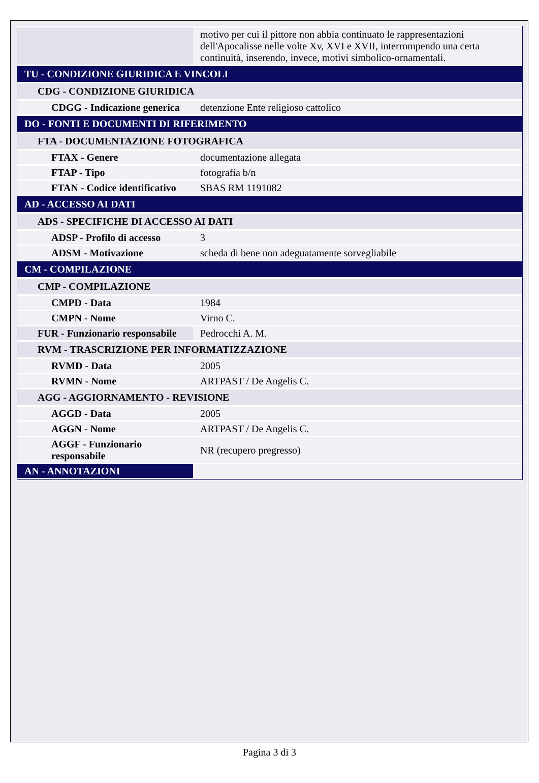| | motivo per cui il pittore non abbia continuato le rappresentazioni dell'Apocalisse nelle volte Xv, XVI e XVII, interrompendo una certa continuità, inserendo, invece, motivi simbolico-ornamentali. |
| TU - CONDIZIONE GIURIDICA E VINCOLI | |
| CDG - CONDIZIONE GIURIDICA | |
| CDGG - Indicazione generica | detenzione Ente religioso cattolico |
| DO - FONTI E DOCUMENTI DI RIFERIMENTO | |
| FTA - DOCUMENTAZIONE FOTOGRAFICA | |
| FTAX - Genere | documentazione allegata |
| FTAP - Tipo | fotografia b/n |
| FTAN - Codice identificativo | SBAS RM 1191082 |
| AD - ACCESSO AI DATI | |
| ADS - SPECIFICHE DI ACCESSO AI DATI | |
| ADSP - Profilo di accesso | 3 |
| ADSM - Motivazione | scheda di bene non adeguatamente sorvegliabile |
| CM - COMPILAZIONE | |
| CMP - COMPILAZIONE | |
| CMPD - Data | 1984 |
| CMPN - Nome | Virno C. |
| FUR - Funzionario responsabile | Pedrocchi A. M. |
| RVM - TRASCRIZIONE PER INFORMATIZZAZIONE | |
| RVMD - Data | 2005 |
| RVMN - Nome | ARTPAST / De Angelis C. |
| AGG - AGGIORNAMENTO - REVISIONE | |
| AGGD - Data | 2005 |
| AGGN - Nome | ARTPAST / De Angelis C. |
| AGGF - Funzionario responsabile | NR (recupero pregresso) |
| AN - ANNOTAZIONI | |
Pagina 3 di 3